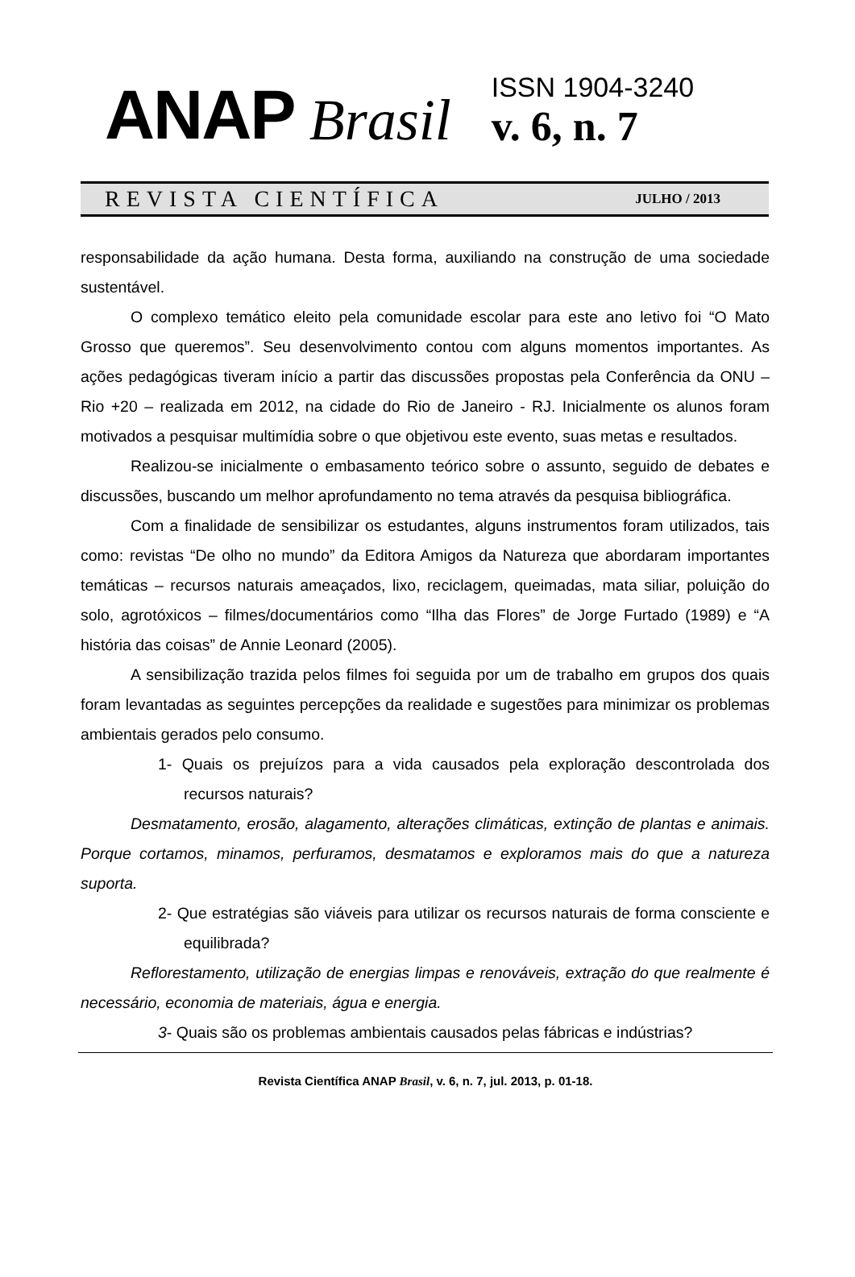ANAP Brasil
ISSN 1904-3240
v. 6, n. 7
REVISTA CIENTÍFICA JULHO / 2013
responsabilidade da ação humana. Desta forma, auxiliando na construção de uma sociedade sustentável.
O complexo temático eleito pela comunidade escolar para este ano letivo foi “O Mato Grosso que queremos”. Seu desenvolvimento contou com alguns momentos importantes. As ações pedagógicas tiveram início a partir das discussões propostas pela Conferência da ONU – Rio +20 – realizada em 2012, na cidade do Rio de Janeiro - RJ. Inicialmente os alunos foram motivados a pesquisar multimídia sobre o que objetivou este evento, suas metas e resultados.
Realizou-se inicialmente o embasamento teórico sobre o assunto, seguido de debates e discussões, buscando um melhor aprofundamento no tema através da pesquisa bibliográfica.
Com a finalidade de sensibilizar os estudantes, alguns instrumentos foram utilizados, tais como: revistas “De olho no mundo” da Editora Amigos da Natureza que abordaram importantes temáticas – recursos naturais ameaçados, lixo, reciclagem, queimadas, mata siliar, poluição do solo, agrotóxicos – filmes/documentários como “Ilha das Flores” de Jorge Furtado (1989) e “A história das coisas” de Annie Leonard (2005).
A sensibilização trazida pelos filmes foi seguida por um de trabalho em grupos dos quais foram levantadas as seguintes percepções da realidade e sugestões para minimizar os problemas ambientais gerados pelo consumo.
1- Quais os prejuízos para a vida causados pela exploração descontrolada dos recursos naturais?
Desmatamento, erosão, alagamento, alterações climáticas, extinção de plantas e animais. Porque cortamos, minamos, perfuramos, desmatamos e exploramos mais do que a natureza suporta.
2- Que estratégias são viáveis para utilizar os recursos naturais de forma consciente e equilibrada?
Reflorestamento, utilização de energias limpas e renováveis, extração do que realmente é necessário, economia de materiais, água e energia.
3- Quais são os problemas ambientais causados pelas fábricas e indústrias?
Revista Científica ANAP Brasil, v. 6, n. 7, jul. 2013, p. 01-18.